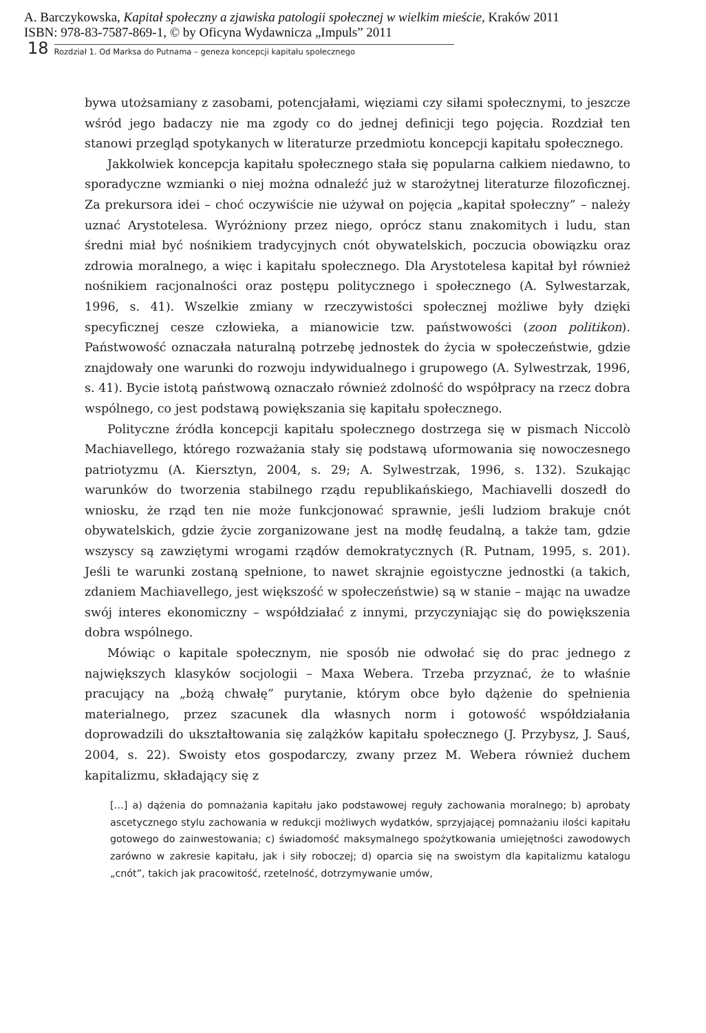A. Barczykowska, Kapitał społeczny a zjawiska patologii społecznej w wielkim mieście, Kraków 2011
ISBN: 978-83-7587-869-1, © by Oficyna Wydawnicza „Impuls” 2011
18 Rozdział 1. Od Marksa do Putnama – geneza koncepcji kapitału społecznego
bywa utożsamiany z zasobami, potencjałami, więziami czy siłami społecznymi, to jeszcze wśród jego badaczy nie ma zgody co do jednej definicji tego pojęcia. Rozdział ten stanowi przegląd spotykanych w literaturze przedmiotu koncepcji kapitału społecznego.
Jakkolwiek koncepcja kapitału społecznego stała się popularna całkiem niedawno, to sporadyczne wzmianki o niej można odnaleźć już w starożytnej literaturze filozoficznej. Za prekursora idei – choć oczywiście nie używał on pojęcia „kapitał społeczny” – należy uznać Arystotelesa. Wyróżniony przez niego, oprócz stanu znakomitych i ludu, stan średni miał być nośnikiem tradycyjnych cnót obywatelskich, poczucia obowiązku oraz zdrowia moralnego, a więc i kapitału społecznego. Dla Arystotelesa kapitał był również nośnikiem racjonalności oraz postępu politycznego i społecznego (A. Sylwestarzak, 1996, s. 41). Wszelkie zmiany w rzeczywistości społecznej możliwe były dzięki specyficznej cesze człowieka, a mianowicie tzw. państwowości (zoon politikon). Państwowość oznaczała naturalną potrzebę jednostek do życia w społeczeństwie, gdzie znajdowały one warunki do rozwoju indywidualnego i grupowego (A. Sylwestrzak, 1996, s. 41). Bycie istotą państwową oznaczało również zdolność do współpracy na rzecz dobra wspólnego, co jest podstawą powiększania się kapitału społecznego.
Polityczne źródła koncepcji kapitału społecznego dostrzega się w pismach Niccolò Machiavellego, którego rozważania stały się podstawą uformowania się nowoczesnego patriotyzmu (A. Kiersztyn, 2004, s. 29; A. Sylwestrzak, 1996, s. 132). Szukając warunków do tworzenia stabilnego rządu republikańskiego, Machiavelli doszedł do wniosku, że rząd ten nie może funkcjonować sprawnie, jeśli ludziom brakuje cnót obywatelskich, gdzie życie zorganizowane jest na modłę feudalną, a także tam, gdzie wszyscy są zawziętymi wrogami rządów demokratycznych (R. Putnam, 1995, s. 201). Jeśli te warunki zostaną spełnione, to nawet skrajnie egoistyczne jednostki (a takich, zdaniem Machiavellego, jest większość w społeczeństwie) są w stanie – mając na uwadze swój interes ekonomiczny – współdziałać z innymi, przyczyniając się do powiększenia dobra wspólnego.
Mówiąc o kapitale społecznym, nie sposób nie odwołać się do prac jednego z największych klasyków socjologii – Maxa Webera. Trzeba przyznać, że to właśnie pracujący na „bożą chwałę” purytanie, którym obce było dążenie do spełnienia materialnego, przez szacunek dla własnych norm i gotowość współdziałania doprowadzili do ukształtowania się zalążków kapitału społecznego (J. Przybysz, J. Sauś, 2004, s. 22). Swoisty etos gospodarczy, zwany przez M. Webera również duchem kapitalizmu, składający się z
[…] a) dążenia do pomnażania kapitału jako podstawowej reguły zachowania moralnego; b) aprobaty ascetycznego stylu zachowania w redukcji możliwych wydatków, sprzyjającej pomnażaniu ilości kapitału gotowego do zainwestowania; c) świadomość maksymalnego spożytkowania umiejętności zawodowych zarówno w zakresie kapitału, jak i siły roboczej; d) oparcia się na swoistym dla kapitalizmu katalogu „cnót”, takich jak pracowitość, rzetelność, dotrzymywanie umów,